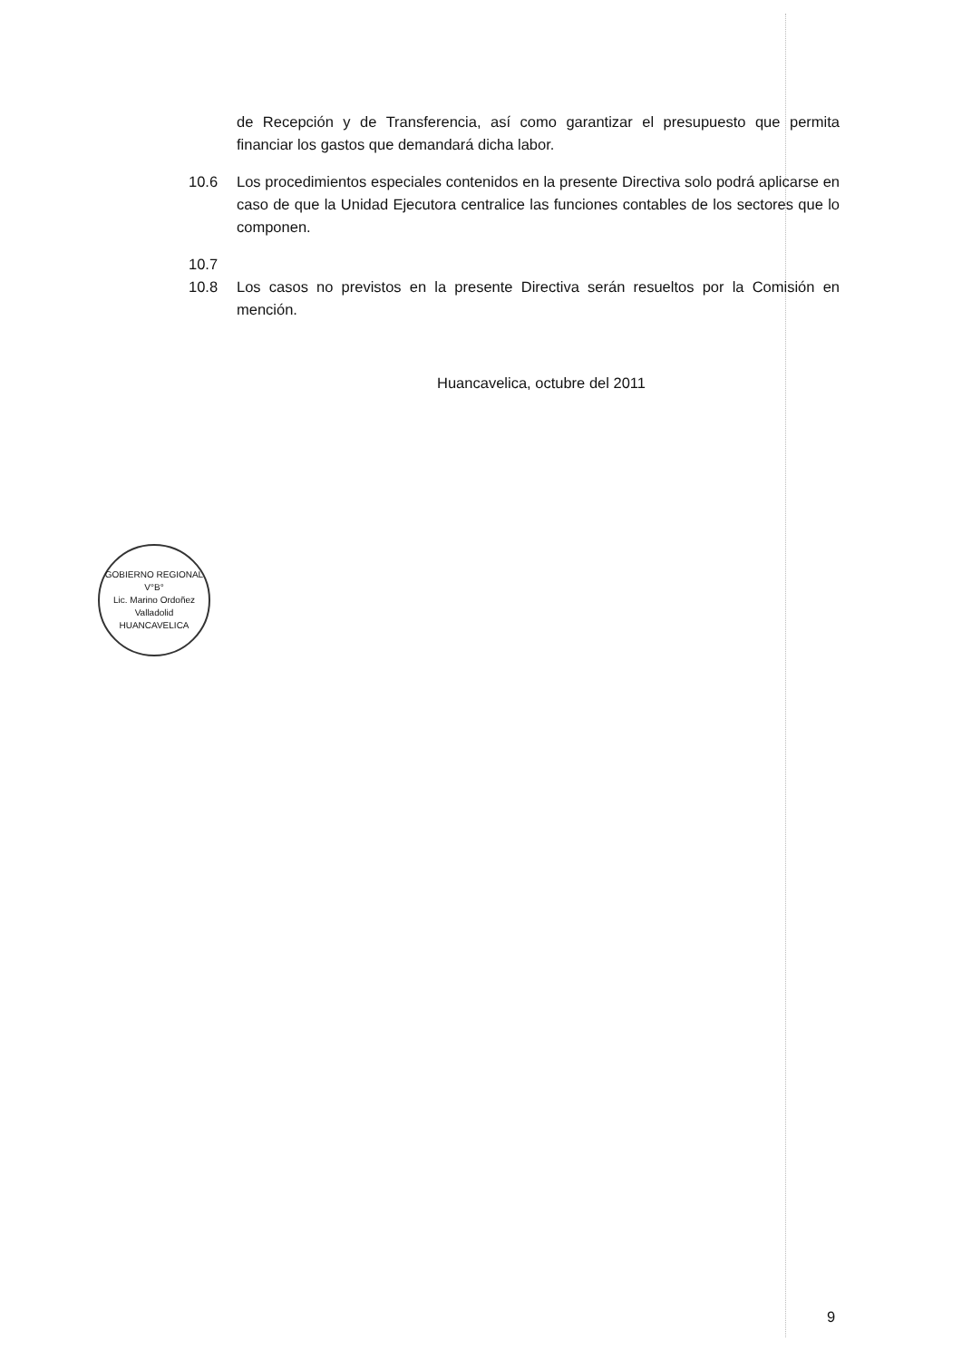de Recepción y de Transferencia, así como garantizar el presupuesto que permita financiar los gastos que demandará dicha labor.
10.6 Los procedimientos especiales contenidos en la presente Directiva solo podrá aplicarse en caso de que la Unidad Ejecutora centralice las funciones contables de los sectores que lo componen.
10.7
10.8 Los casos no previstos en la presente Directiva serán resueltos por la Comisión en mención.
Huancavelica, octubre del 2011
GOBIERNO REGIONAL
V°B°
Lic. Marino Ordoñez Valladolid
HUANCAVELICA
9